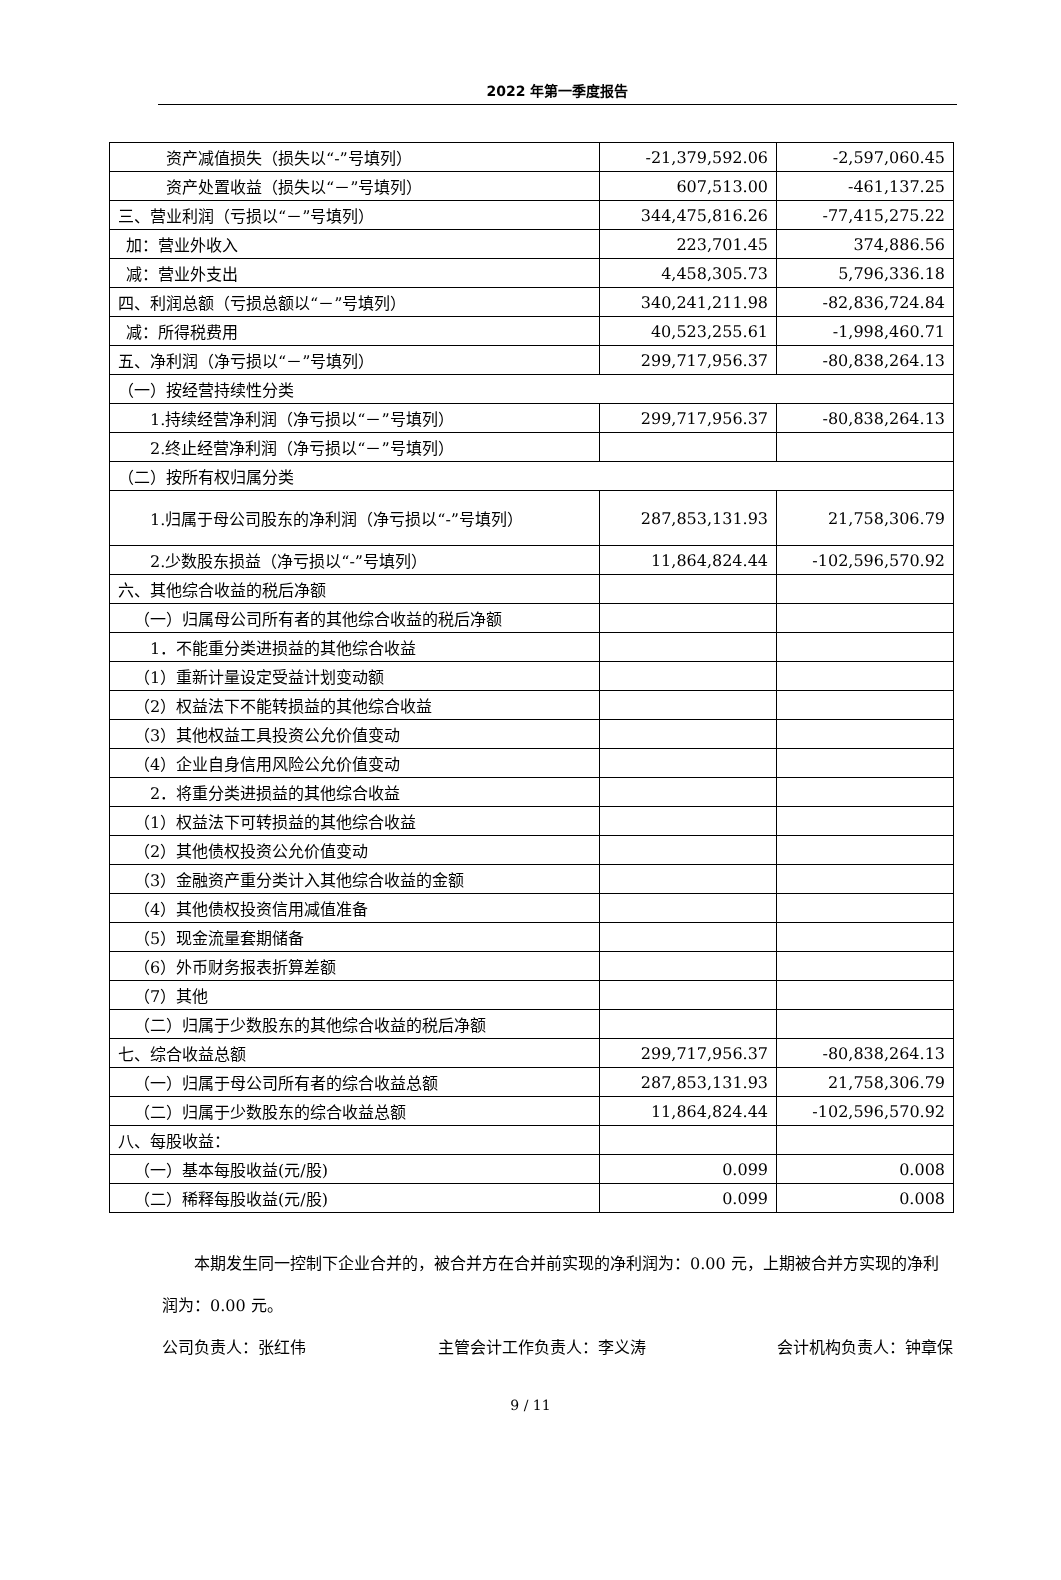2022 年第一季度报告
| 资产减值损失（损失以“-”号填列） | -21,379,592.06 | -2,597,060.45 |
| 资产处置收益（损失以“－”号填列） | 607,513.00 | -461,137.25 |
| 三、营业利润（亏损以“－”号填列） | 344,475,816.26 | -77,415,275.22 |
| 加：营业外收入 | 223,701.45 | 374,886.56 |
| 减：营业外支出 | 4,458,305.73 | 5,796,336.18 |
| 四、利润总额（亏损总额以“－”号填列） | 340,241,211.98 | -82,836,724.84 |
| 减：所得税费用 | 40,523,255.61 | -1,998,460.71 |
| 五、净利润（净亏损以“－”号填列） | 299,717,956.37 | -80,838,264.13 |
| （一）按经营持续性分类 | | |
| 1.持续经营净利润（净亏损以“－”号填列） | 299,717,956.37 | -80,838,264.13 |
| 2.终止经营净利润（净亏损以“－”号填列） | | |
| （二）按所有权归属分类 | | |
| 1.归属于母公司股东的净利润（净亏损以“-”号填列） | 287,853,131.93 | 21,758,306.79 |
| 2.少数股东损益（净亏损以“-”号填列） | 11,864,824.44 | -102,596,570.92 |
| 六、其他综合收益的税后净额 | | |
| （一）归属母公司所有者的其他综合收益的税后净额 | | |
| 1．不能重分类进损益的其他综合收益 | | |
| （1）重新计量设定受益计划变动额 | | |
| （2）权益法下不能转损益的其他综合收益 | | |
| （3）其他权益工具投资公允价值变动 | | |
| （4）企业自身信用风险公允价值变动 | | |
| 2．将重分类进损益的其他综合收益 | | |
| （1）权益法下可转损益的其他综合收益 | | |
| （2）其他债权投资公允价值变动 | | |
| （3）金融资产重分类计入其他综合收益的金额 | | |
| （4）其他债权投资信用减值准备 | | |
| （5）现金流量套期储备 | | |
| （6）外币财务报表折算差额 | | |
| （7）其他 | | |
| （二）归属于少数股东的其他综合收益的税后净额 | | |
| 七、综合收益总额 | 299,717,956.37 | -80,838,264.13 |
| （一）归属于母公司所有者的综合收益总额 | 287,853,131.93 | 21,758,306.79 |
| （二）归属于少数股东的综合收益总额 | 11,864,824.44 | -102,596,570.92 |
| 八、每股收益： | | |
| （一）基本每股收益(元/股) | 0.099 | 0.008 |
| （二）稀释每股收益(元/股) | 0.099 | 0.008 |
  本期发生同一控制下企业合并的，被合并方在合并前实现的净利润为：0.00 元，上期被合并方实现的净利润为：0.00 元。
公司负责人：张红伟 主管会计工作负责人：李义涛 会计机构负责人：钟章保
9 / 11